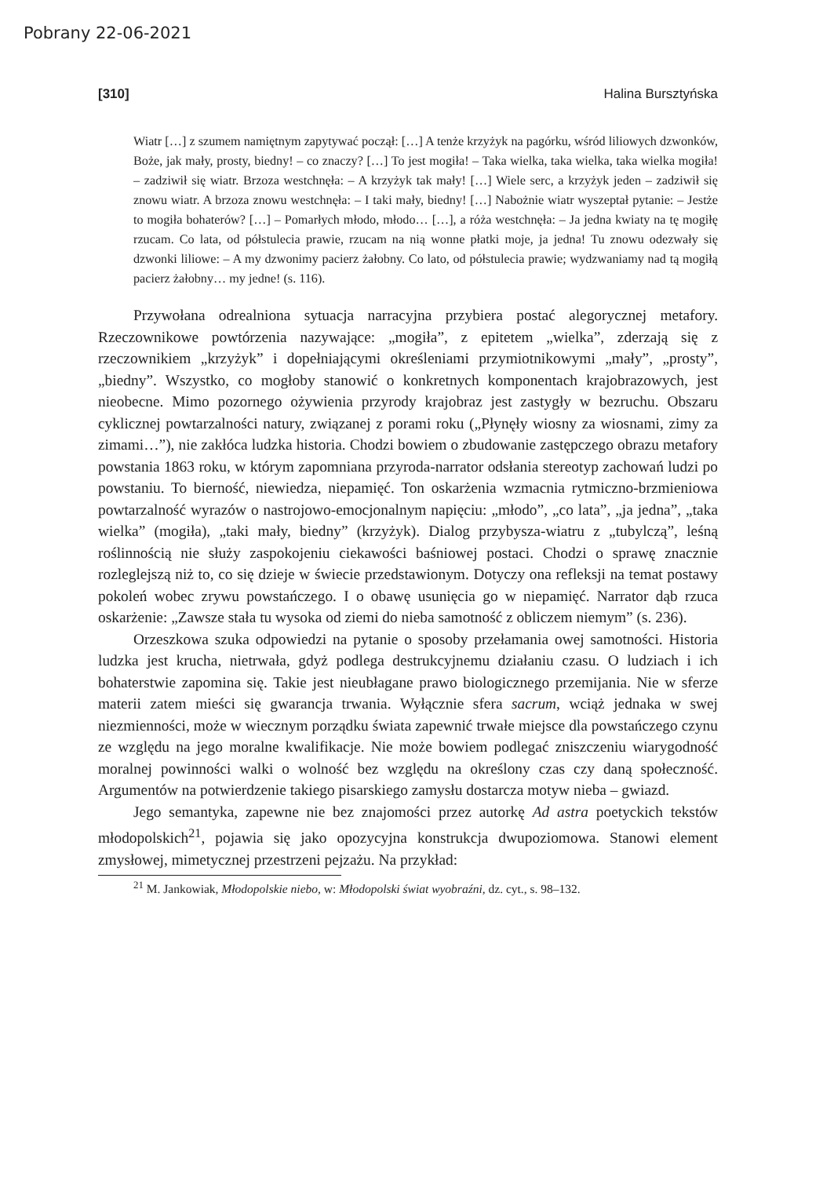Pobrany 22-06-2021
[310] Halina Bursztyńska
Wiatr […] z szumem namiętnym zapytywać począł: […] A tenże krzyżyk na pagórku, wśród liliowych dzwonków, Boże, jak mały, prosty, biedny! – co znaczy? […] To jest mogiła! – Taka wielka, taka wielka, taka wielka mogiła! – zadziwił się wiatr. Brzoza westchnęła: – A krzyżyk tak mały! […] Wiele serc, a krzyżyk jeden – zadziwił się znowu wiatr. A brzoza znowu westchnęła: – I taki mały, biedny! […] Nabożnie wiatr wyszeptał pytanie: – Jestże to mogiła bohaterów? […] – Pomarłych młodo, młodo… […], a róża westchnęła: – Ja jedna kwiaty na tę mogiłę rzucam. Co lata, od półstulecia prawie, rzucam na nią wonne płatki moje, ja jedna! Tu znowu odezwały się dzwonki liliowe: – A my dzwonimy pacierz żałobny. Co lato, od półstulecia prawie; wydzwaniamy nad tą mogiłą pacierz żałobny… my jedne! (s. 116).
Przywołana odrealniona sytuacja narracyjna przybiera postać alegorycznej metafory. Rzeczownikowe powtórzenia nazywające: „mogiła”, z epitetem „wielka”, zderzają się z rzeczownikiem „krzyżyk” i dopełniającymi określeniami przymiotnikowymi „mały”, „prosty”, „biedny”. Wszystko, co mogłoby stanowić o konkretnych komponentach krajobrazowych, jest nieobecne. Mimo pozornego ożywienia przyrody krajobraz jest zastygły w bezruchu. Obszaru cyklicznej powtarzalności natury, związanej z porami roku („Płynęły wiosny za wiosnami, zimy za zimami…”), nie zakłóca ludzka historia. Chodzi bowiem o zbudowanie zastępczego obrazu metafory powstania 1863 roku, w którym zapomniana przyroda-narrator odsłania stereotyp zachowań ludzi po powstaniu. To bierność, niewiedza, niepamięć. Ton oskarżenia wzmacnia rytmiczno-brzmieniowa powtarzalność wyrazów o nastrojowo-emocjonalnym napięciu: „młodo”, „co lata”, „ja jedna”, „taka wielka” (mogiła), „taki mały, biedny” (krzyżyk). Dialog przybysza-wiatru z „tubylczą”, leśną roślinnością nie służy zaspokojeniu ciekawości baśniowej postaci. Chodzi o sprawę znacznie rozleglejszą niż to, co się dzieje w świecie przedstawionym. Dotyczy ona refleksji na temat postawy pokoleń wobec zrywu powstańczego. I o obawę usunięcia go w niepamięć. Narrator dąb rzuca oskarżenie: „Zawsze stała tu wysoka od ziemi do nieba samotność z obliczem niemym” (s. 236).
Orzeszkowa szuka odpowiedzi na pytanie o sposoby przełamania owej samotności. Historia ludzka jest krucha, nietrwała, gdyż podlega destrukcyjnemu działaniu czasu. O ludziach i ich bohaterstwie zapomina się. Takie jest nieubłagane prawo biologicznego przemijania. Nie w sferze materii zatem mieści się gwarancja trwania. Wyłącznie sfera sacrum, wciąż jednaka w swej niezmienności, może w wiecznym porządku świata zapewnić trwałe miejsce dla powstańczego czynu ze względu na jego moralne kwalifikacje. Nie może bowiem podlegać zniszczeniu wiarygodność moralnej powinności walki o wolność bez względu na określony czas czy daną społeczność. Argumentów na potwierdzenie takiego pisarskiego zamysłu dostarcza motyw nieba – gwiazd.
Jego semantyka, zapewne nie bez znajomości przez autorkę Ad astra poetyckich tekstów młodopolskich<sup>21</sup>, pojawia się jako opozycyjna konstrukcja dwupoziomowa. Stanowi element zmysłowej, mimetycznej przestrzeni pejzażu. Na przykład:
<sup>21</sup> M. Jankowiak, Młodopolskie niebo, w: Młodopolski świat wyobraźni, dz. cyt., s. 98–132.